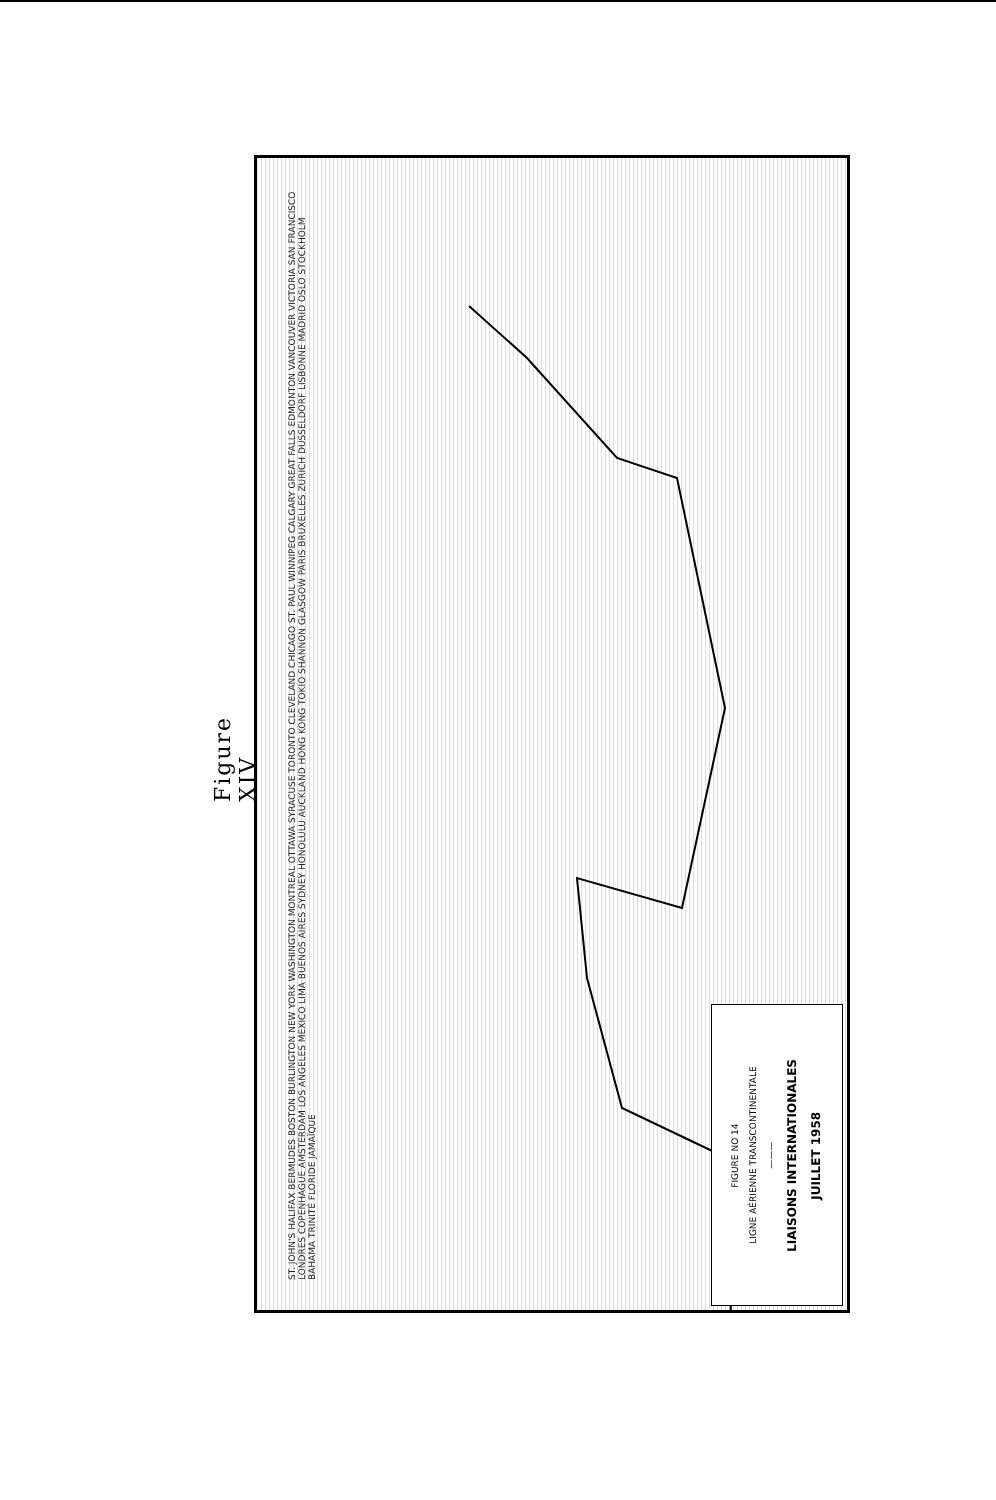Figure XIV
ST. JOHN'S HALIFAX BERMUDES BOSTON BURLINGTON NEW YORK WASHINGTON MONTREAL OTTAWA SYRACUSE TORONTO CLEVELAND CHICAGO ST. PAUL WINNIPEG CALGARY GREAT FALLS EDMONTON VANCOUVER VICTORIA SAN FRANCISCO LONDRES COPENHAGUE AMSTERDAM LOS ANGELES MEXICO LIMA BUENOS AIRES SYDNEY HONOLULU AUCKLAND HONG KONG TOKIO SHANNON GLASGOW PARIS BRUXELLES ZURICH DUSSELDORF LISBONNE MADRID OSLO STOCKHOLM BAHAMA TRINITÉ FLORIDE JAMAÏQUE
FIGURE NO 14
LIGNE AÉRIENNE TRANSCONTINENTALE
———
LIAISONS INTERNATIONALES
JUILLET 1958